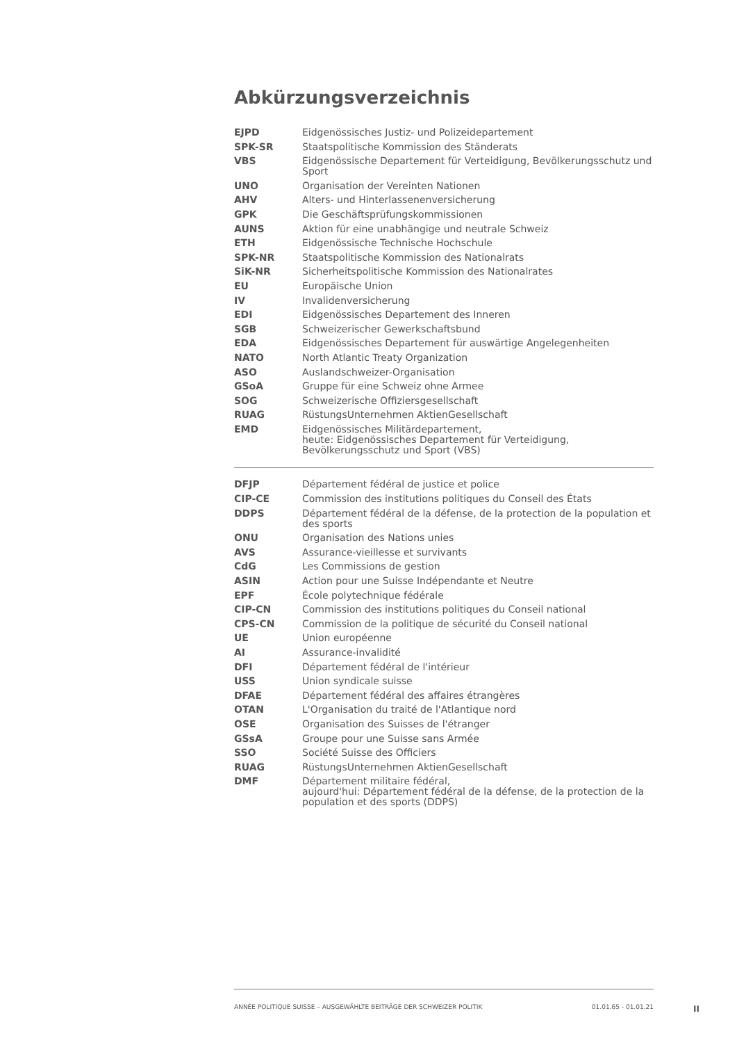Abkürzungsverzeichnis
| EJPD | Eidgenössisches Justiz- und Polizeidepartement |
| SPK-SR | Staatspolitische Kommission des Ständerats |
| VBS | Eidgenössische Departement für Verteidigung, Bevölkerungsschutz und Sport |
| UNO | Organisation der Vereinten Nationen |
| AHV | Alters- und Hinterlassenenversicherung |
| GPK | Die Geschäftsprüfungskommissionen |
| AUNS | Aktion für eine unabhängige und neutrale Schweiz |
| ETH | Eidgenössische Technische Hochschule |
| SPK-NR | Staatspolitische Kommission des Nationalrats |
| SiK-NR | Sicherheitspolitische Kommission des Nationalrates |
| EU | Europäische Union |
| IV | Invalidenversicherung |
| EDI | Eidgenössisches Departement des Inneren |
| SGB | Schweizerischer Gewerkschaftsbund |
| EDA | Eidgenössisches Departement für auswärtige Angelegenheiten |
| NATO | North Atlantic Treaty Organization |
| ASO | Auslandschweizer-Organisation |
| GSoA | Gruppe für eine Schweiz ohne Armee |
| SOG | Schweizerische Offiziersgesellschaft |
| RUAG | RüstungsUnternehmen AktienGesellschaft |
| EMD | Eidgenössisches Militärdepartement, heute: Eidgenössisches Departement für Verteidigung, Bevölkerungsschutz und Sport (VBS) |
| DFJP | Département fédéral de justice et police |
| CIP-CE | Commission des institutions politiques du Conseil des États |
| DDPS | Département fédéral de la défense, de la protection de la population et des sports |
| ONU | Organisation des Nations unies |
| AVS | Assurance-vieillesse et survivants |
| CdG | Les Commissions de gestion |
| ASIN | Action pour une Suisse Indépendante et Neutre |
| EPF | École polytechnique fédérale |
| CIP-CN | Commission des institutions politiques du Conseil national |
| CPS-CN | Commission de la politique de sécurité du Conseil national |
| UE | Union européenne |
| AI | Assurance-invalidité |
| DFI | Département fédéral de l'intérieur |
| USS | Union syndicale suisse |
| DFAE | Département fédéral des affaires étrangères |
| OTAN | L'Organisation du traité de l'Atlantique nord |
| OSE | Organisation des Suisses de l'étranger |
| GSsA | Groupe pour une Suisse sans Armée |
| SSO | Société Suisse des Officiers |
| RUAG | RüstungsUnternehmen AktienGesellschaft |
| DMF | Département militaire fédéral, aujourd'hui: Département fédéral de la défense, de la protection de la population et des sports (DDPS) |
ANNÉE POLITIQUE SUISSE – AUSGEWÄHLTE BEITRÄGE DER SCHWEIZER POLITIK 01.01.65 - 01.01.21
II